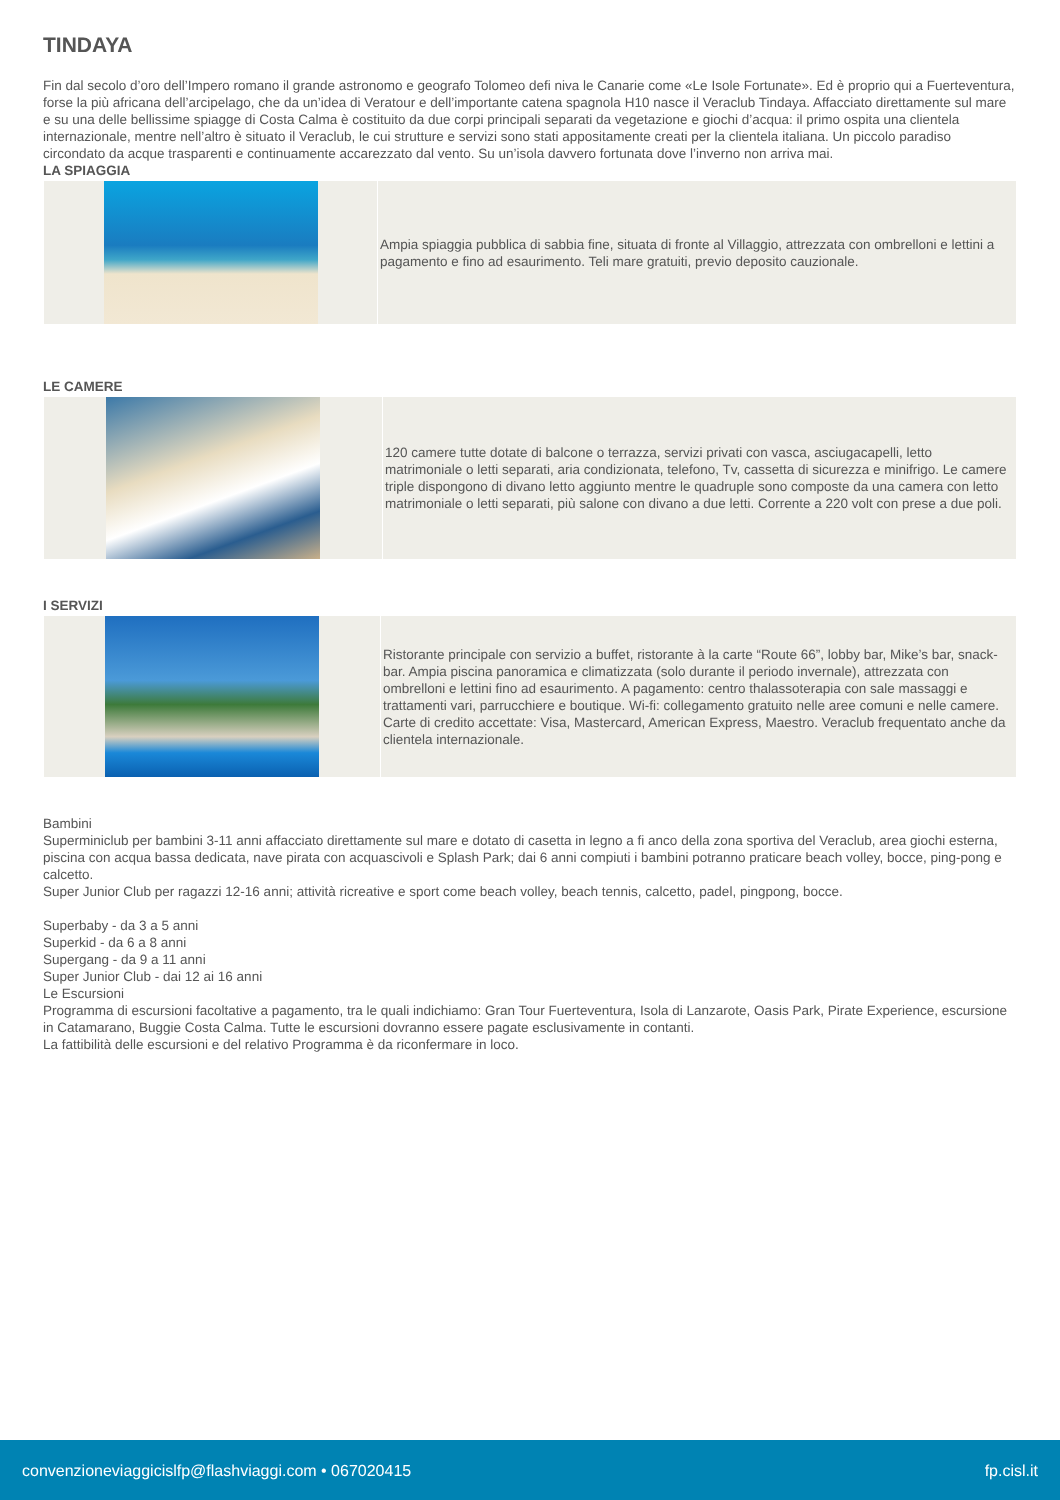TINDAYA
Fin dal secolo d’oro dell’Impero romano il grande astronomo e geografo Tolomeo defi niva le Canarie come «Le Isole Fortunate». Ed è proprio qui a Fuerteventura, forse la più africana dell’arcipelago, che da un’idea di Veratour e dell’importante catena spagnola H10 nasce il Veraclub Tindaya. Affacciato direttamente sul mare e su una delle bellissime spiagge di Costa Calma è costituito da due corpi principali separati da vegetazione e giochi d’acqua: il primo ospita una clientela internazionale, mentre nell’altro è situato il Veraclub, le cui strutture e servizi sono stati appositamente creati per la clientela italiana. Un piccolo paradiso circondato da acque trasparenti e continuamente accarezzato dal vento. Su un’isola davvero fortunata dove l’inverno non arriva mai.
LA SPIAGGIA
Ampia spiaggia pubblica di sabbia fine, situata di fronte al Villaggio, attrezzata con ombrelloni e lettini a pagamento e fino ad esaurimento. Teli mare gratuiti, previo deposito cauzionale.
LE CAMERE
120 camere tutte dotate di balcone o terrazza, servizi privati con vasca, asciugacapelli, letto matrimoniale o letti separati, aria condizionata, telefono, Tv, cassetta di sicurezza e minifrigo. Le camere triple dispongono di divano letto aggiunto mentre le quadruple sono composte da una camera con letto matrimoniale o letti separati, più salone con divano a due letti. Corrente a 220 volt con prese a due poli.
I SERVIZI
Ristorante principale con servizio a buffet, ristorante à la carte “Route 66”, lobby bar, Mike’s bar, snack-bar. Ampia piscina panoramica e climatizzata (solo durante il periodo invernale), attrezzata con ombrelloni e lettini fino ad esaurimento. A pagamento: centro thalassoterapia con sale massaggi e trattamenti vari, parrucchiere e boutique. Wi-fi: collegamento gratuito nelle aree comuni e nelle camere. Carte di credito accettate: Visa, Mastercard, American Express, Maestro. Veraclub frequentato anche da clientela internazionale.
Bambini
Superminiclub per bambini 3-11 anni affacciato direttamente sul mare e dotato di casetta in legno a fi anco della zona sportiva del Veraclub, area giochi esterna, piscina con acqua bassa dedicata, nave pirata con acquascivoli e Splash Park; dai 6 anni compiuti i bambini potranno praticare beach volley, bocce, ping-pong e calcetto.
Super Junior Club per ragazzi 12-16 anni; attività ricreative e sport come beach volley, beach tennis, calcetto, padel, pingpong, bocce.
Superbaby - da 3 a 5 anni
Superkid - da 6 a 8 anni
Supergang - da 9 a 11 anni
Super Junior Club - dai 12 ai 16 anni
Le Escursioni
Programma di escursioni facoltative a pagamento, tra le quali indichiamo: Gran Tour Fuerteventura, Isola di Lanzarote, Oasis Park, Pirate Experience, escursione in Catamarano, Buggie Costa Calma. Tutte le escursioni dovranno essere pagate esclusivamente in contanti.
La fattibilità delle escursioni e del relativo Programma è da riconfermare in loco.
convenzioneviaggicislfp@flashviaggi.com • 067020415 fp.cisl.it